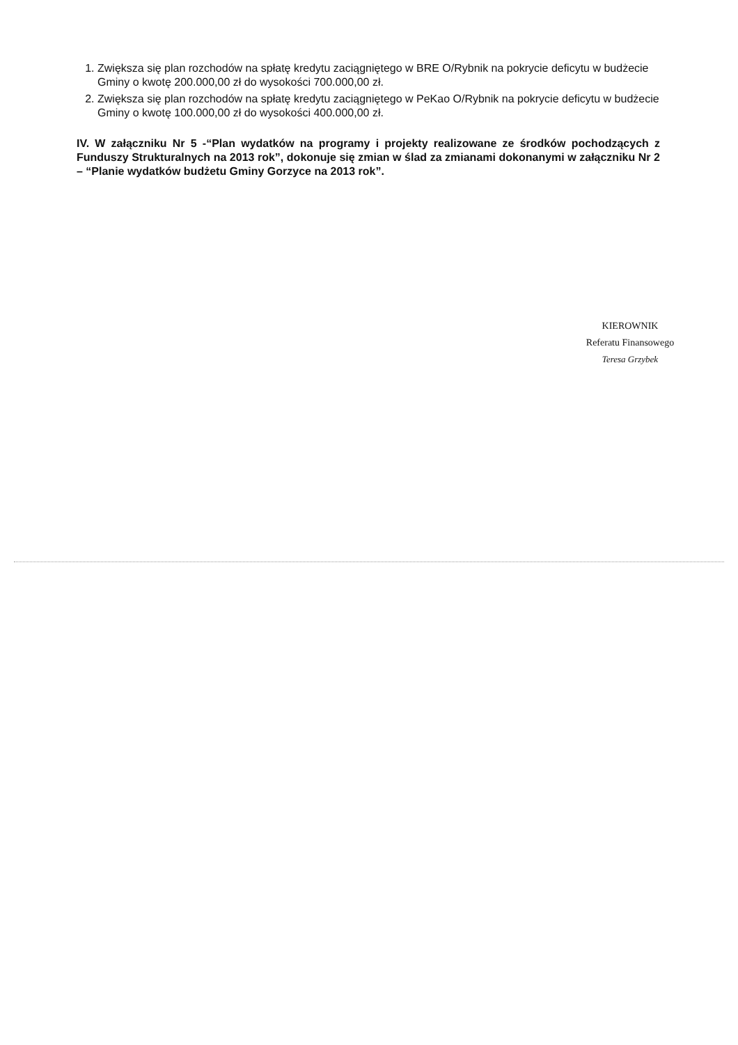1. Zwiększa się plan rozchodów na spłatę kredytu zaciągniętego w BRE O/Rybnik na pokrycie deficytu w budżecie Gminy o kwotę 200.000,00 zł do wysokości 700.000,00 zł.
2. Zwiększa się plan rozchodów na spłatę kredytu zaciągniętego w PeKao O/Rybnik na pokrycie deficytu w budżecie Gminy o kwotę 100.000,00 zł do wysokości 400.000,00 zł.
IV. W załączniku Nr 5 -“Plan wydatków na programy i projekty realizowane ze środków pochodzących z Funduszy Strukturalnych na 2013 rok”, dokonuje się zmian w ślad za zmianami dokonanymi w załączniku Nr 2 – “Planie wydatków budżetu Gminy Gorzyce na 2013 rok”.
KIEROWNIK
Referatu Finansowego
Teresa Grzybek